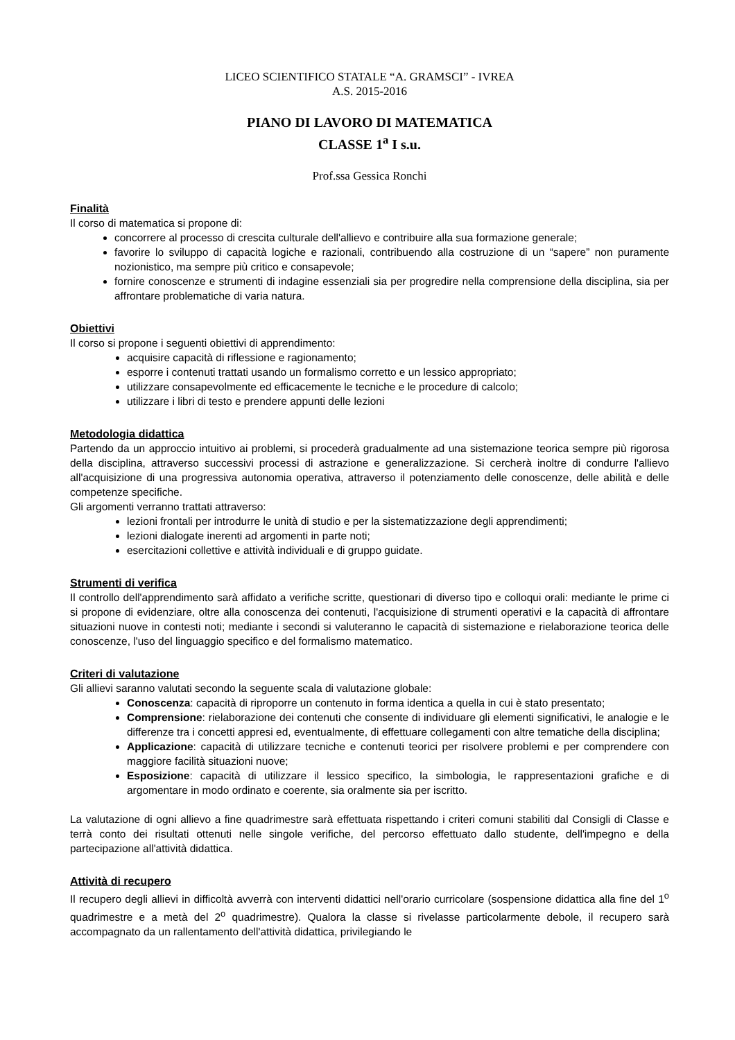LICEO SCIENTIFICO STATALE “A. GRAMSCI” - IVREA
A.S. 2015-2016
PIANO DI LAVORO DI MATEMATICA
CLASSE 1<sup>a</sup> I s.u.
Prof.ssa Gessica Ronchi
Finalità
Il corso di matematica si propone di:
concorrere al processo di crescita culturale dell'allievo e contribuire alla sua formazione generale;
favorire lo sviluppo di capacità logiche e razionali, contribuendo alla costruzione di un “sapere” non puramente nozionistico, ma sempre più critico e consapevole;
fornire conoscenze e strumenti di indagine essenziali sia per progredire nella comprensione della disciplina, sia per affrontare problematiche di varia natura.
Obiettivi
Il corso si propone i seguenti obiettivi di apprendimento:
acquisire capacità di riflessione e ragionamento;
esporre i contenuti trattati usando un formalismo corretto e un lessico appropriato;
utilizzare consapevolmente ed efficacemente le tecniche e le procedure di calcolo;
utilizzare i libri di testo e prendere appunti delle lezioni
Metodologia didattica
Partendo da un approccio intuitivo ai problemi, si procederà gradualmente ad una sistemazione teorica sempre più rigorosa della disciplina, attraverso successivi processi di astrazione e generalizzazione. Si cercherà inoltre di condurre l'allievo all'acquisizione di una progressiva autonomia operativa, attraverso il potenziamento delle conoscenze, delle abilità e delle competenze specifiche.
Gli argomenti verranno trattati attraverso:
lezioni frontali per introdurre le unità di studio e per la sistematizzazione degli apprendimenti;
lezioni dialogate inerenti ad argomenti in parte noti;
esercitazioni collettive e attività individuali e di gruppo guidate.
Strumenti di verifica
Il controllo dell'apprendimento sarà affidato a verifiche scritte, questionari di diverso tipo e colloqui orali: mediante le prime ci si propone di evidenziare, oltre alla conoscenza dei contenuti, l'acquisizione di strumenti operativi e la capacità di affrontare situazioni nuove in contesti noti; mediante i secondi si valuteranno le capacità di sistemazione e rielaborazione teorica delle conoscenze, l'uso del linguaggio specifico e del formalismo matematico.
Criteri di valutazione
Gli allievi saranno valutati secondo la seguente scala di valutazione globale:
Conoscenza: capacità di riproporre un contenuto in forma identica a quella in cui è stato presentato;
Comprensione: rielaborazione dei contenuti che consente di individuare gli elementi significativi, le analogie e le differenze tra i concetti appresi ed, eventualmente, di effettuare collegamenti con altre tematiche della disciplina;
Applicazione: capacità di utilizzare tecniche e contenuti teorici per risolvere problemi e per comprendere con maggiore facilità situazioni nuove;
Esposizione: capacità di utilizzare il lessico specifico, la simbologia, le rappresentazioni grafiche e di argomentare in modo ordinato e coerente, sia oralmente sia per iscritto.
La valutazione di ogni allievo a fine quadrimestre sarà effettuata rispettando i criteri comuni stabiliti dal Consigli di Classe e terrà conto dei risultati ottenuti nelle singole verifiche, del percorso effettuato dallo studente, dell'impegno e della partecipazione all'attività didattica.
Attività di recupero
Il recupero degli allievi in difficoltà avverrà con interventi didattici nell'orario curricolare (sospensione didattica alla fine del 1<sup>o</sup> quadrimestre e a metà del 2<sup>o</sup> quadrimestre). Qualora la classe si rivelasse particolarmente debole, il recupero sarà accompagnato da un rallentamento dell'attività didattica, privilegiando le